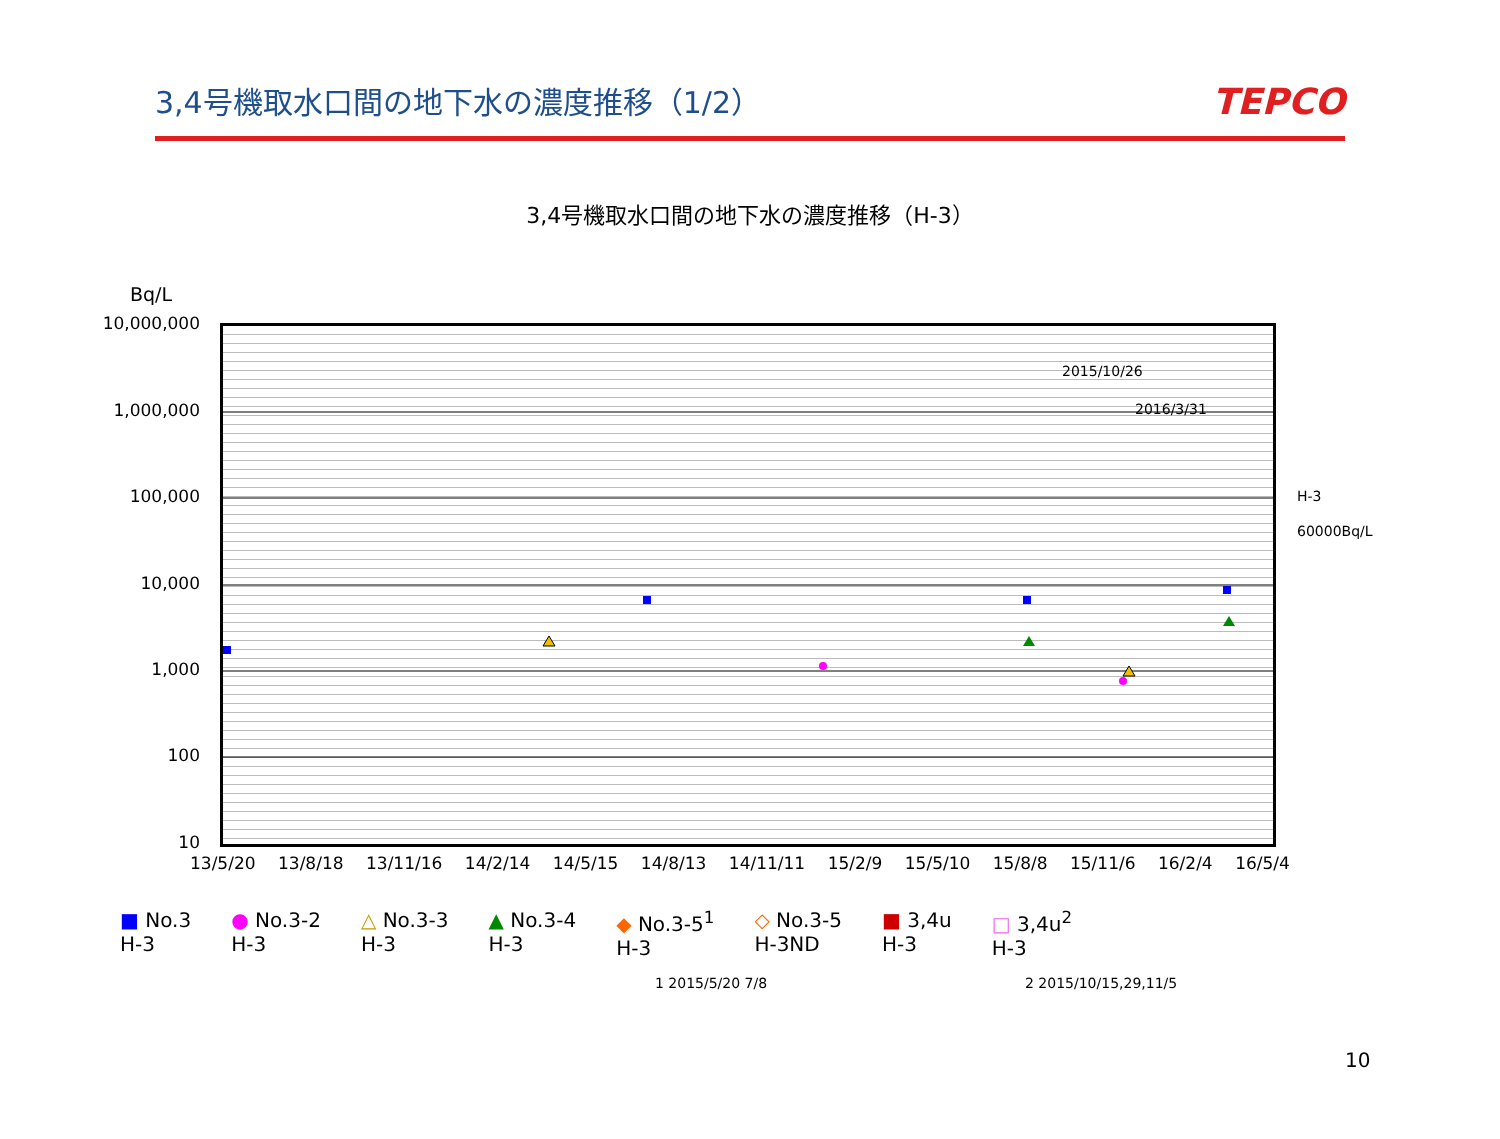3,4号機取水口間の地下水の濃度推移（1/2）
TEPCO
3,4号機取水口間の地下水の濃度推移（H-3）
Bq/L
10,000,000
1,000,000
100,000
10,000
1,000
100
10
2015/10/26
2016/3/31
H-3
60000Bq/L
13/5/20 13/8/18 13/11/16 14/2/14 14/5/15 14/8/13 14/11/11 15/2/9 15/5/10 15/8/8 15/11/6 16/2/4 16/5/4
■ No.3
H-3 ● No.3-2
H-3 △ No.3-3
H-3 ▲ No.3-4
H-3 ◆ No.3-5<sup>1</sup>
H-3 ◇ No.3-5
H-3ND ■ 3,4u
H-3 □ 3,4u<sup>2</sup>
H-3
1 2015/5/20 7/8 2 2015/10/15,29,11/5
10